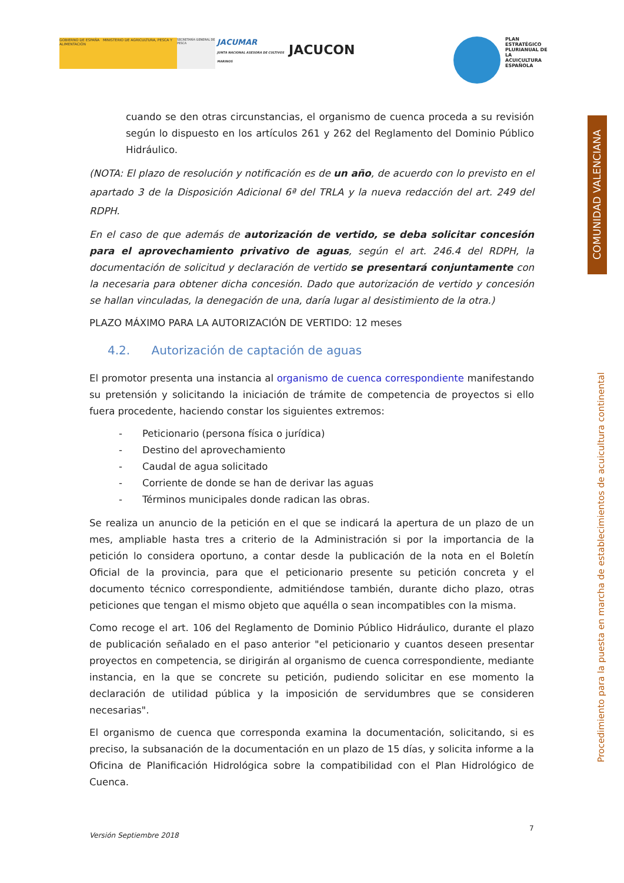GOBIERNO DE ESPAÑA MINISTERIO DE AGRICULTURA, PESCA Y ALIMENTACIÓN
SECRETARÍA GENERAL DE PESCA
JACUMAR
JUNTA NACIONAL ASESORA DE CULTIVOS MARINOS
JACUCON
PLAN ESTRATÉGICO PLURIANUAL DE LA ACUICULTURA ESPAÑOLA
COMUNIDAD VALENCIANA
Procedimiento para la puesta en marcha de establecimientos de acuicultura continental
cuando se den otras circunstancias, el organismo de cuenca proceda a su revisión según lo dispuesto en los artículos 261 y 262 del Reglamento del Dominio Público Hidráulico.
(NOTA: El plazo de resolución y notificación es de un año, de acuerdo con lo previsto en el apartado 3 de la Disposición Adicional 6ª del TRLA y la nueva redacción del art. 249 del RDPH.
En el caso de que además de autorización de vertido, se deba solicitar concesión para el aprovechamiento privativo de aguas, según el art. 246.4 del RDPH, la documentación de solicitud y declaración de vertido se presentará conjuntamente con la necesaria para obtener dicha concesión. Dado que autorización de vertido y concesión se hallan vinculadas, la denegación de una, daría lugar al desistimiento de la otra.)
PLAZO MÁXIMO PARA LA AUTORIZACIÓN DE VERTIDO: 12 meses
4.2. Autorización de captación de aguas
El promotor presenta una instancia al organismo de cuenca correspondiente manifestando su pretensión y solicitando la iniciación de trámite de competencia de proyectos si ello fuera procedente, haciendo constar los siguientes extremos:
- Peticionario (persona física o jurídica)
- Destino del aprovechamiento
- Caudal de agua solicitado
- Corriente de donde se han de derivar las aguas
- Términos municipales donde radican las obras.
Se realiza un anuncio de la petición en el que se indicará la apertura de un plazo de un mes, ampliable hasta tres a criterio de la Administración si por la importancia de la petición lo considera oportuno, a contar desde la publicación de la nota en el Boletín Oficial de la provincia, para que el peticionario presente su petición concreta y el documento técnico correspondiente, admitiéndose también, durante dicho plazo, otras peticiones que tengan el mismo objeto que aquélla o sean incompatibles con la misma.
Como recoge el art. 106 del Reglamento de Dominio Público Hidráulico, durante el plazo de publicación señalado en el paso anterior "el peticionario y cuantos deseen presentar proyectos en competencia, se dirigirán al organismo de cuenca correspondiente, mediante instancia, en la que se concrete su petición, pudiendo solicitar en ese momento la declaración de utilidad pública y la imposición de servidumbres que se consideren necesarias".
El organismo de cuenca que corresponda examina la documentación, solicitando, si es preciso, la subsanación de la documentación en un plazo de 15 días, y solicita informe a la Oficina de Planificación Hidrológica sobre la compatibilidad con el Plan Hidrológico de Cuenca.
7
Versión Septiembre 2018